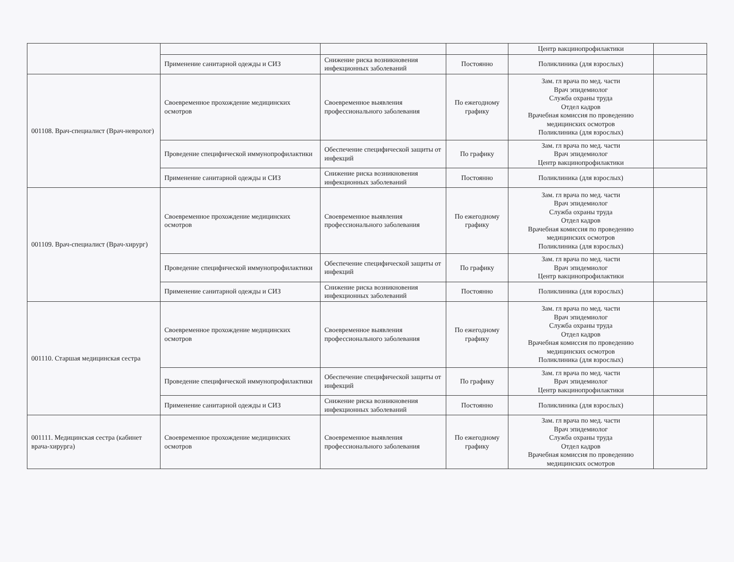| | | | | Центр вакцинопрофилактики | |
| | Применение санитарной одежды и СИЗ | Снижение риска возникновения инфекционных заболеваний | Постоянно | Поликлиника (для взрослых) | |
| 001108. Врач-специалист (Врач-невролог) | Своевременное прохождение медицинских осмотров | Своевременное выявления профессионального заболевания | По ежегодному графику | Зам. гл врача по мед. части Врач эпидемиолог Служба охраны труда Отдел кадров Врачебная комиссия по проведению медицинских осмотров Поликлиника (для взрослых) | |
| | Проведение специфической иммунопрофилактики | Обеспечение специфической защиты от инфекций | По графику | Зам. гл врача по мед. части Врач эпидемиолог Центр вакцинопрофилактики | |
| | Применение санитарной одежды и СИЗ | Снижение риска возникновения инфекционных заболеваний | Постоянно | Поликлиника (для взрослых) | |
| 001109. Врач-специалист (Врач-хирург) | Своевременное прохождение медицинских осмотров | Своевременное выявления профессионального заболевания | По ежегодному графику | Зам. гл врача по мед. части Врач эпидемиолог Служба охраны труда Отдел кадров Врачебная комиссия по проведению медицинских осмотров Поликлиника (для взрослых) | |
| | Проведение специфической иммунопрофилактики | Обеспечение специфической защиты от инфекций | По графику | Зам. гл врача по мед. части Врач эпидемиолог Центр вакцинопрофилактики | |
| | Применение санитарной одежды и СИЗ | Снижение риска возникновения инфекционных заболеваний | Постоянно | Поликлиника (для взрослых) | |
| 001110. Старшая медицинская сестра | Своевременное прохождение медицинских осмотров | Своевременное выявления профессионального заболевания | По ежегодному графику | Зам. гл врача по мед. части Врач эпидемиолог Служба охраны труда Отдел кадров Врачебная комиссия по проведению медицинских осмотров Поликлиника (для взрослых) | |
| | Проведение специфической иммунопрофилактики | Обеспечение специфической защиты от инфекций | По графику | Зам. гл врача по мед. части Врач эпидемиолог Центр вакцинопрофилактики | |
| | Применение санитарной одежды и СИЗ | Снижение риска возникновения инфекционных заболеваний | Постоянно | Поликлиника (для взрослых) | |
| 001111. Медицинская сестра (кабинет врача-хирурга) | Своевременное прохождение медицинских осмотров | Своевременное выявления профессионального заболевания | По ежегодному графику | Зам. гл врача по мед. части Врач эпидемиолог Служба охраны труда Отдел кадров Врачебная комиссия по проведению медицинских осмотров | |